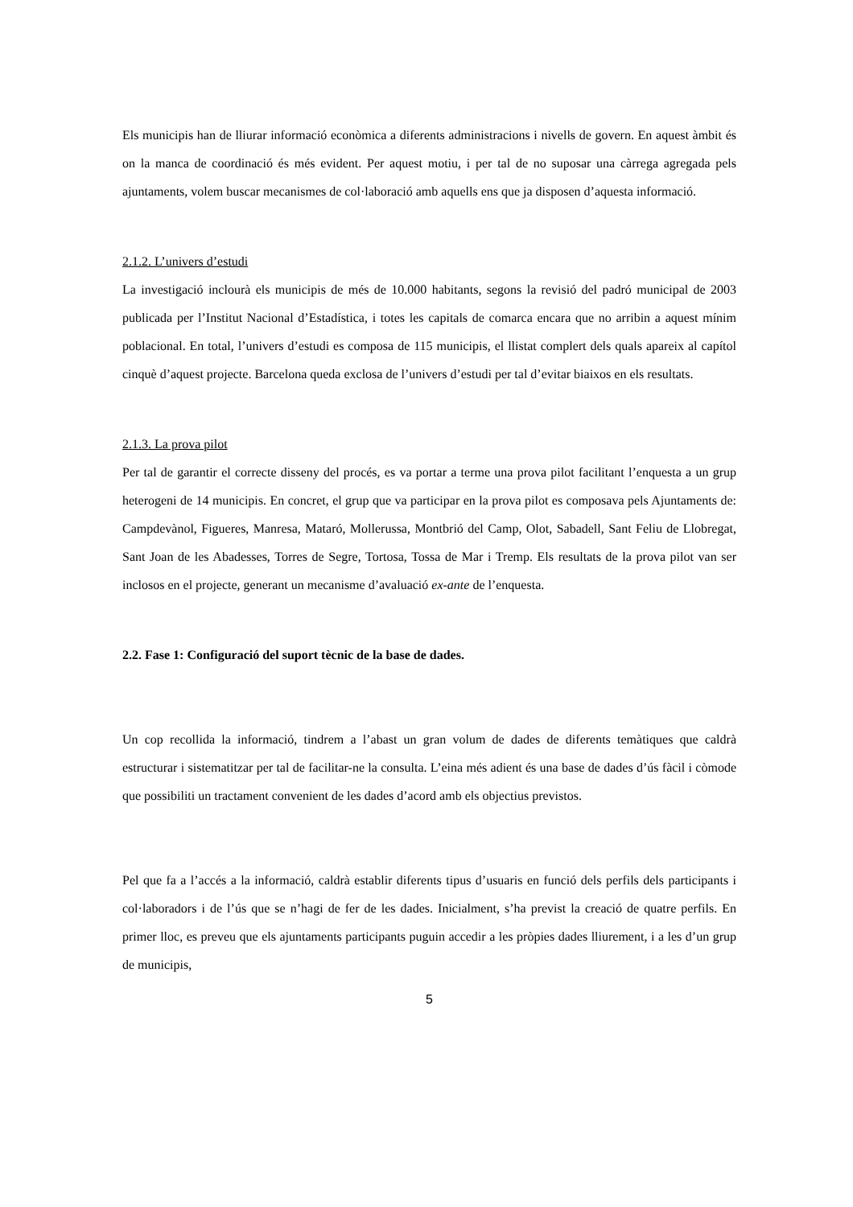Els municipis han de lliurar informació econòmica a diferents administracions i nivells de govern. En aquest àmbit és on la manca de coordinació és més evident. Per aquest motiu, i per tal de no suposar una càrrega agregada pels ajuntaments, volem buscar mecanismes de col·laboració amb aquells ens que ja disposen d’aquesta informació.
2.1.2. L’univers d’estudi
La investigació inclourà els municipis de més de 10.000 habitants, segons la revisió del padró municipal de 2003 publicada per l’Institut Nacional d’Estadística, i totes les capitals de comarca encara que no arribin a aquest mínim poblacional. En total, l’univers d’estudi es composa de 115 municipis, el llistat complert dels quals apareix al capítol cinquè d’aquest projecte. Barcelona queda exclosa de l’univers d’estudi per tal d’evitar biaixos en els resultats.
2.1.3. La prova pilot
Per tal de garantir el correcte disseny del procés, es va portar a terme una prova pilot facilitant l’enquesta a un grup heterogeni de 14 municipis. En concret, el grup que va participar en la prova pilot es composava pels Ajuntaments de: Campdevànol, Figueres, Manresa, Mataró, Mollerussa, Montbrió del Camp, Olot, Sabadell, Sant Feliu de Llobregat, Sant Joan de les Abadesses, Torres de Segre, Tortosa, Tossa de Mar i Tremp. Els resultats de la prova pilot van ser inclosos en el projecte, generant un mecanisme d’avaluació ex-ante de l’enquesta.
2.2. Fase 1: Configuració del suport tècnic de la base de dades.
Un cop recollida la informació, tindrem a l’abast un gran volum de dades de diferents temàtiques que caldrà estructurar i sistematitzar per tal de facilitar-ne la consulta. L’eina més adient és una base de dades d’ús fàcil i còmode que possibiliti un tractament convenient de les dades d’acord amb els objectius previstos.
Pel que fa a l’accés a la informació, caldrà establir diferents tipus d’usuaris en funció dels perfils dels participants i col·laboradors i de l’ús que se n’hagi de fer de les dades. Inicialment, s’ha previst la creació de quatre perfils. En primer lloc, es preveu que els ajuntaments participants puguin accedir a les pròpies dades lliurement, i a les d’un grup de municipis,
5